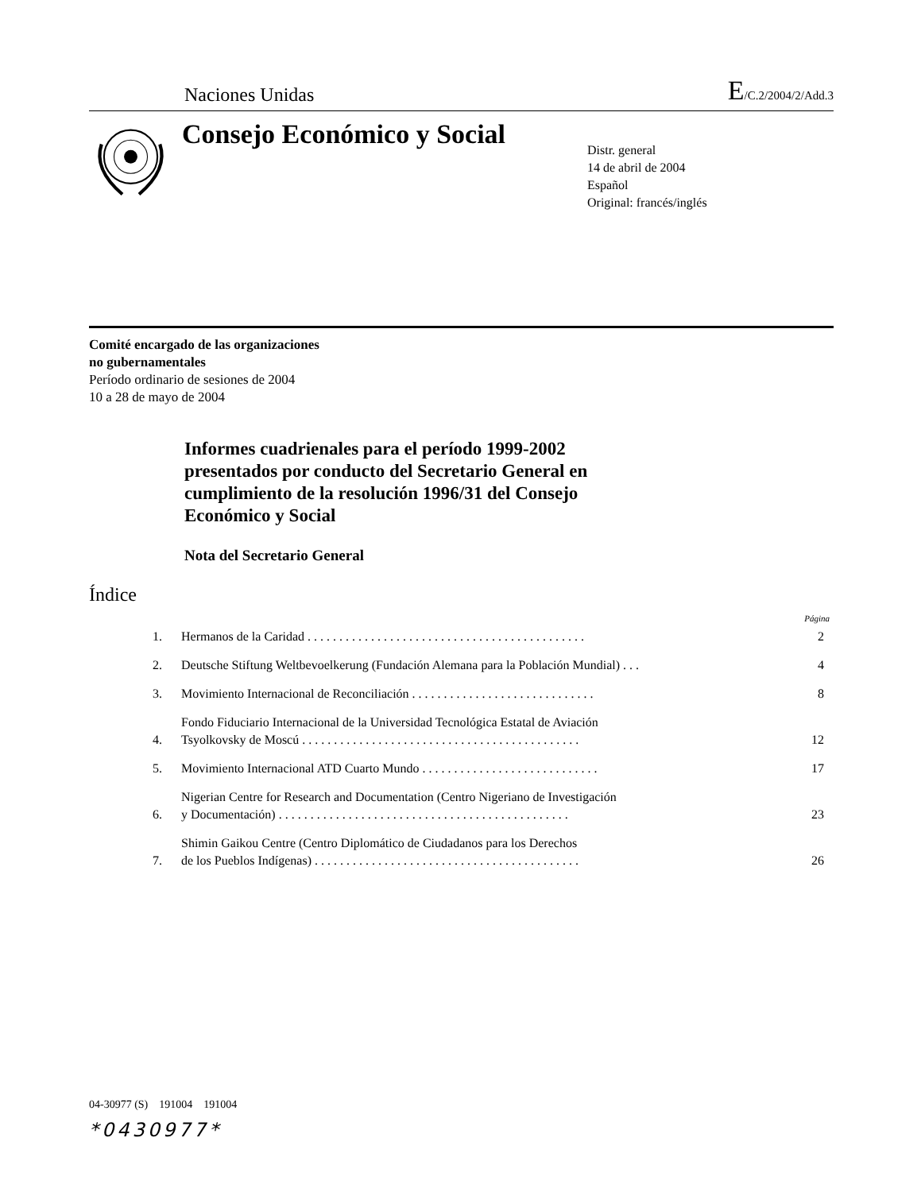Naciones Unidas E/C.2/2004/2/Add.3
Consejo Económico y Social
Distr. general
14 de abril de 2004
Español
Original: francés/inglés
Comité encargado de las organizaciones
no gubernamentales
Período ordinario de sesiones de 2004
10 a 28 de mayo de 2004
Informes cuadrienales para el período 1999-2002
presentados por conducto del Secretario General en
cumplimiento de la resolución 1996/31 del Consejo
Económico y Social
Nota del Secretario General
Índice
Página
| 1. | Hermanos de la Caridad . . . . . . . . . . . . . . . . . . . . . . . . . . . . . . . . . . . . . . . . . . . . | 2 |
| 2. | Deutsche Stiftung Weltbevoelkerung (Fundación Alemana para la Población Mundial) . . . | 4 |
| 3. | Movimiento Internacional de Reconciliación . . . . . . . . . . . . . . . . . . . . . . . . . . . . . | 8 |
| 4. | Fondo Fiduciario Internacional de la Universidad Tecnológica Estatal de Aviación Tsyolkovsky de Moscú . . . . . . . . . . . . . . . . . . . . . . . . . . . . . . . . . . . . . . . . . . . . | 12 |
| 5. | Movimiento Internacional ATD Cuarto Mundo . . . . . . . . . . . . . . . . . . . . . . . . . . . . | 17 |
| 6. | Nigerian Centre for Research and Documentation (Centro Nigeriano de Investigación y Documentación) . . . . . . . . . . . . . . . . . . . . . . . . . . . . . . . . . . . . . . . . . . . . . . | 23 |
| 7. | Shimin Gaikou Centre (Centro Diplomático de Ciudadanos para los Derechos de los Pueblos Indígenas) . . . . . . . . . . . . . . . . . . . . . . . . . . . . . . . . . . . . . . . . . . | 26 |
04-30977 (S) 191004 191004
*0430977*